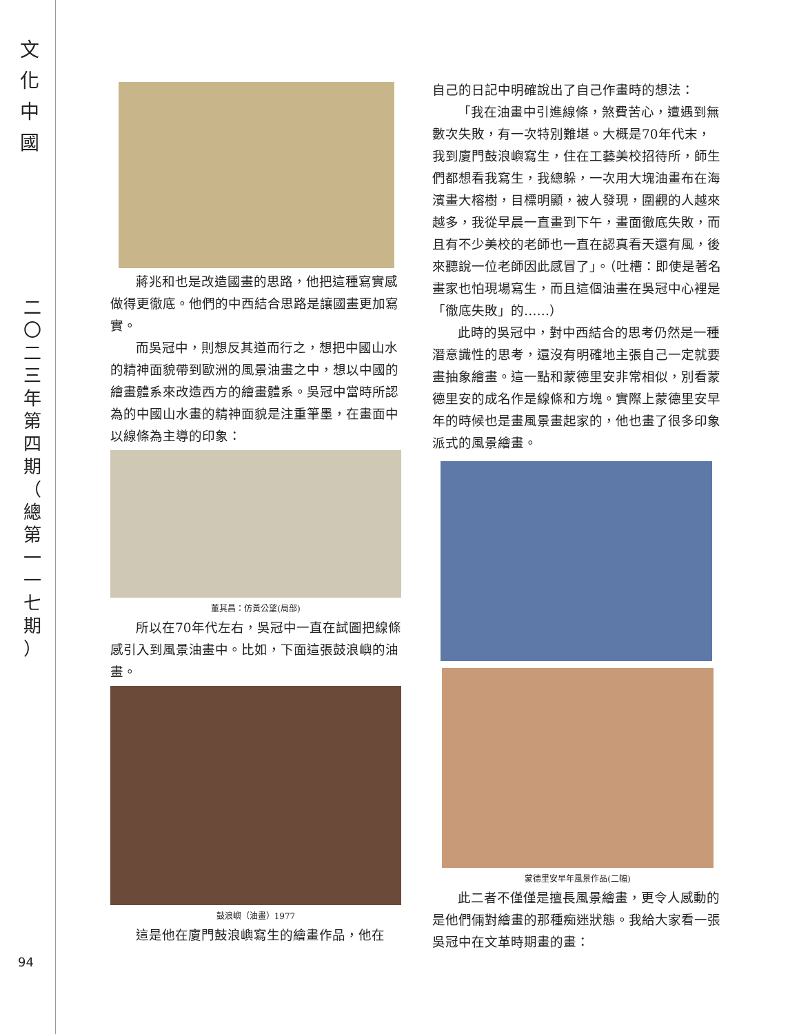文 化 中 國
二 〇 二 三 年 第 四 期 （ 總 第 一 一 七 期 ）
94
蔣兆和也是改造國畫的思路，他把這種寫實感做得更徹底。他們的中西結合思路是讓國畫更加寫實。
而吳冠中，則想反其道而行之，想把中國山水的精神面貌帶到歐洲的風景油畫之中，想以中國的繪畫體系來改造西方的繪畫體系。吳冠中當時所認為的中國山水畫的精神面貌是注重筆墨，在畫面中以線條為主導的印象：
董其昌：仿黃公望(局部)
所以在70年代左右，吳冠中一直在試圖把線條感引入到風景油畫中。比如，下面這張鼓浪嶼的油畫。
鼓浪嶼（油畫）1977
這是他在廈門鼓浪嶼寫生的繪畫作品，他在
自己的日記中明確說出了自己作畫時的想法：
「我在油畫中引進線條，煞費苦心，遭遇到無數次失敗，有一次特別難堪。大概是70年代末，我到廈門鼓浪嶼寫生，住在工藝美校招待所，師生們都想看我寫生，我總躲，一次用大塊油畫布在海濱畫大榕樹，目標明顯，被人發現，圍觀的人越來越多，我從早晨一直畫到下午，畫面徹底失敗，而且有不少美校的老師也一直在認真看天還有風，後來聽說一位老師因此感冒了」。（吐槽：即使是著名畫家也怕現場寫生，而且這個油畫在吳冠中心裡是「徹底失敗」的……）
此時的吳冠中，對中西結合的思考仍然是一種潛意識性的思考，還沒有明確地主張自己一定就要畫抽象繪畫。這一點和蒙德里安非常相似，別看蒙德里安的成名作是線條和方塊。實際上蒙德里安早年的時候也是畫風景畫起家的，他也畫了很多印象派式的風景繪畫。
蒙德里安早年風景作品(二幅)
此二者不僅僅是擅長風景繪畫，更令人感動的是他們倆對繪畫的那種痴迷狀態。我給大家看一張吳冠中在文革時期畫的畫：